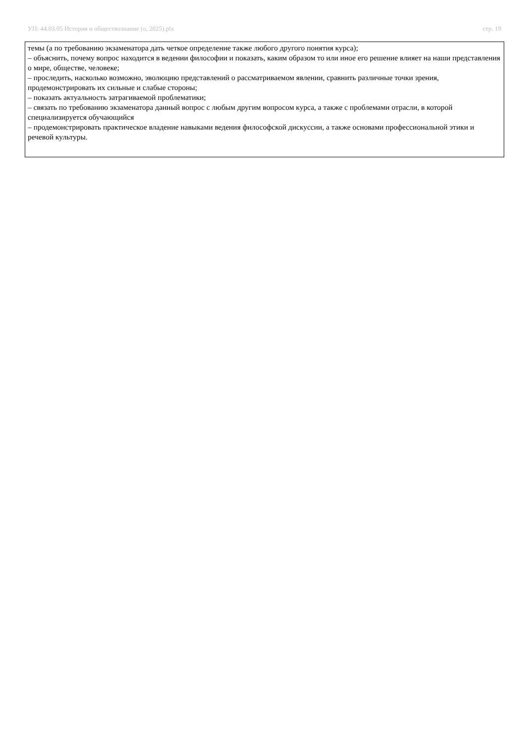УП: 44.03.05 История и обществознание (о, 2025).plx стр. 19
темы (а по требованию экзаменатора дать четкое определение также любого другого понятия курса);
– объяснить, почему вопрос находится в ведении философии и показать, каким образом то или иное его решение влияет на наши представления о мире, обществе, человеке;
– проследить, насколько возможно, эволюцию представлений о рассматриваемом явлении, сравнить различные точки зрения, продемонстрировать их сильные и слабые стороны;
– показать актуальность затрагиваемой проблематики;
– связать по требованию экзаменатора данный вопрос с любым другим вопросом курса, а также с проблемами отрасли, в которой специализируется обучающийся
– продемонстрировать практическое владение навыками ведения философской дискуссии, а также основами профессиональной этики и речевой культуры.